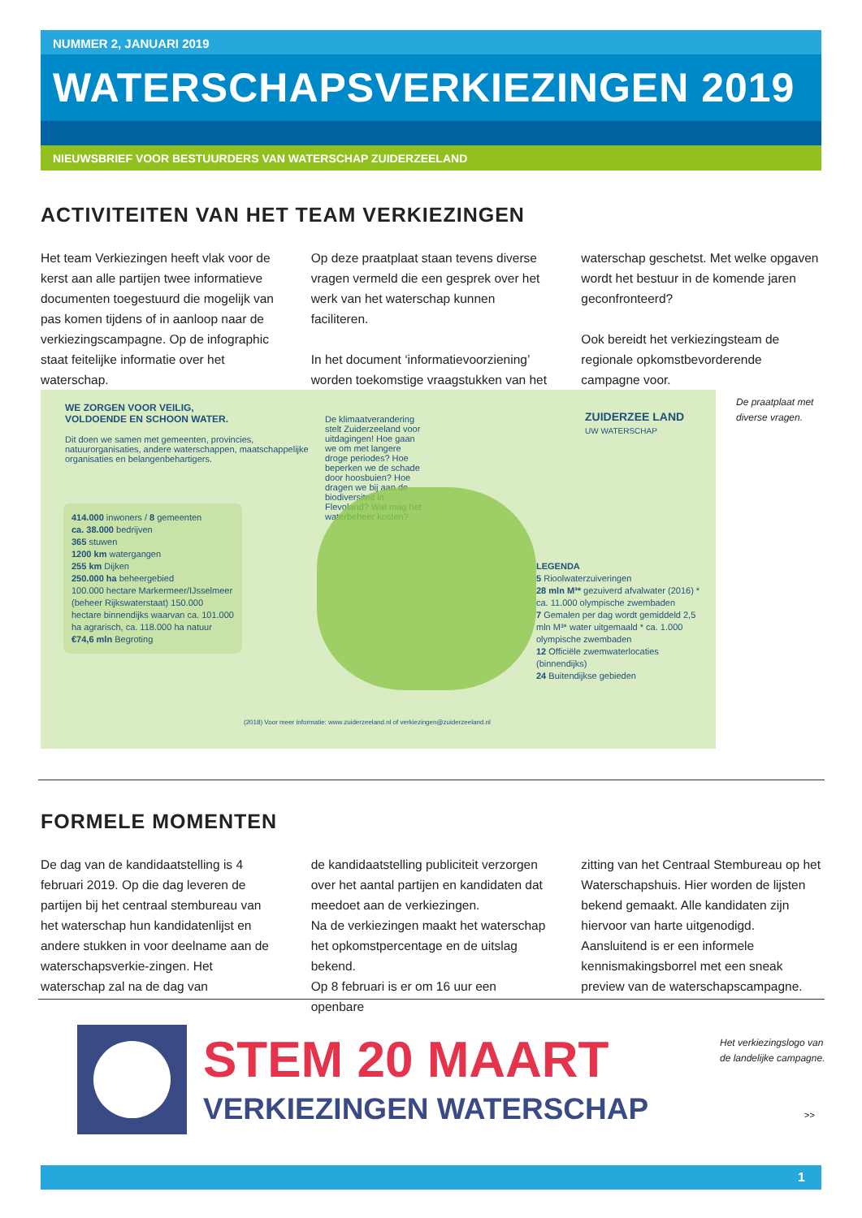NUMMER 2, JANUARI 2019
WATERSCHAPSVERKIEZINGEN 2019
NIEUWSBRIEF VOOR BESTUURDERS VAN WATERSCHAP ZUIDERZEELAND
ACTIVITEITEN VAN HET TEAM VERKIEZINGEN
Het team Verkiezingen heeft vlak voor de kerst aan alle partijen twee informatieve documenten toegestuurd die mogelijk van pas komen tijdens of in aanloop naar de verkiezingscampagne. Op de infographic staat feitelijke informatie over het waterschap.
Op deze praatplaat staan tevens diverse vragen vermeld die een gesprek over het werk van het waterschap kunnen faciliteren.
In het document ‘informatievoorziening’ worden toekomstige vraagstukken van het
waterschap geschetst. Met welke opgaven wordt het bestuur in de komende jaren geconfronteerd?
Ook bereidt het verkiezingsteam de regionale opkomstbevorderende campagne voor.
WE ZORGEN VOOR VEILIG,
VOLDOENDE EN SCHOON WATER.
Dit doen we samen met gemeenten, provincies, natuurorganisaties, andere waterschappen, maatschappelijke organisaties en belangenbehartigers.
414.000 inwoners / 8 gemeenten
ca. 38.000 bedrijven
365 stuwen
1200 km watergangen
255 km Dijken
250.000 ha beheergebied
100.000 hectare Markermeer/IJsselmeer (beheer Rijkswaterstaat) 150.000 hectare binnendijks waarvan ca. 101.000 ha agrarisch, ca. 118.000 ha natuur
€74,6 mln Begroting
De klimaatverandering stelt Zuiderzeeland voor uitdagingen! Hoe gaan we om met langere droge periodes? Hoe beperken we de schade door hoosbuien? Hoe dragen we bij aan de biodiversiteit in Flevoland? Wat mag het waterbeheer kosten?
ZUIDERZEE LAND
UW WATERSCHAP
LEGENDA
5 Rioolwaterzuiveringen
28 mln M³* gezuiverd afvalwater (2016) * ca. 11.000 olympische zwembaden
7 Gemalen per dag wordt gemiddeld 2,5 mln M³* water uitgemaald * ca. 1.000 olympische zwembaden
12 Officiële zwemwaterlocaties (binnendijks)
24 Buitendijkse gebieden
(2018) Voor meer informatie: www.zuiderzeeland.nl of verkiezingen@zuiderzeeland.nl
De praatplaat met
diverse vragen.
FORMELE MOMENTEN
De dag van de kandidaatstelling is 4 februari 2019. Op die dag leveren de partijen bij het centraal stembureau van het waterschap hun kandidatenlijst en andere stukken in voor deelname aan de waterschapsverkie-zingen. Het waterschap zal na de dag van
de kandidaatstelling publiciteit verzorgen over het aantal partijen en kandidaten dat meedoet aan de verkiezingen.
Na de verkiezingen maakt het waterschap het opkomstpercentage en de uitslag bekend.
Op 8 februari is er om 16 uur een openbare
zitting van het Centraal Stembureau op het Waterschapshuis. Hier worden de lijsten bekend gemaakt. Alle kandidaten zijn hiervoor van harte uitgenodigd. Aansluitend is er een informele kennismakingsborrel met een sneak preview van de waterschapscampagne.
STEM 20 MAART
VERKIEZINGEN WATERSCHAP
Het verkiezingslogo van
de landelijke campagne.
>>
1